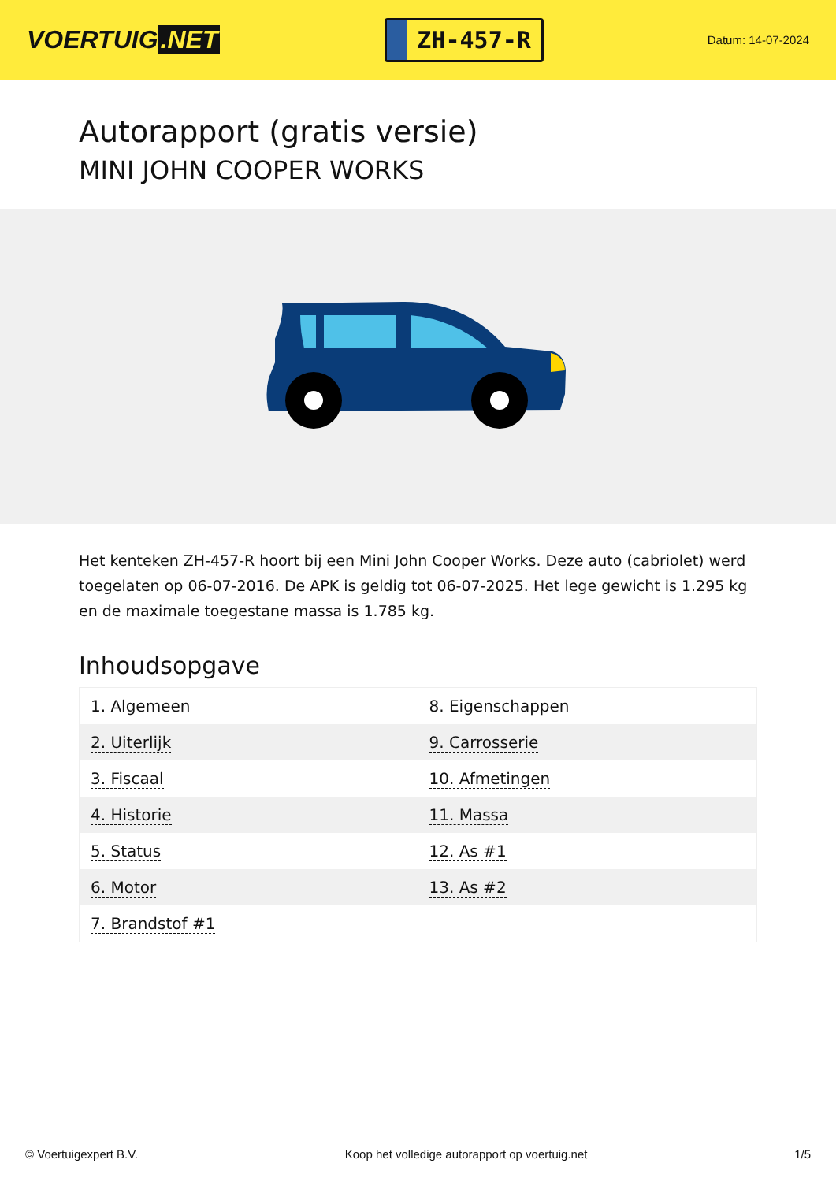VOERTUIG.NET
ZH-457-R
Datum: 14-07-2024
Autorapport (gratis versie)
MINI JOHN COOPER WORKS
Het kenteken ZH-457-R hoort bij een Mini John Cooper Works. Deze auto (cabriolet) werd toegelaten op 06-07-2016. De APK is geldig tot 06-07-2025. Het lege gewicht is 1.295 kg en de maximale toegestane massa is 1.785 kg.
Inhoudsopgave
| 1. Algemeen | 8. Eigenschappen |
| 2. Uiterlijk | 9. Carrosserie |
| 3. Fiscaal | 10. Afmetingen |
| 4. Historie | 11. Massa |
| 5. Status | 12. As #1 |
| 6. Motor | 13. As #2 |
| 7. Brandstof #1 | |
© Voertuigexpert B.V. Koop het volledige autorapport op voertuig.net
1/5